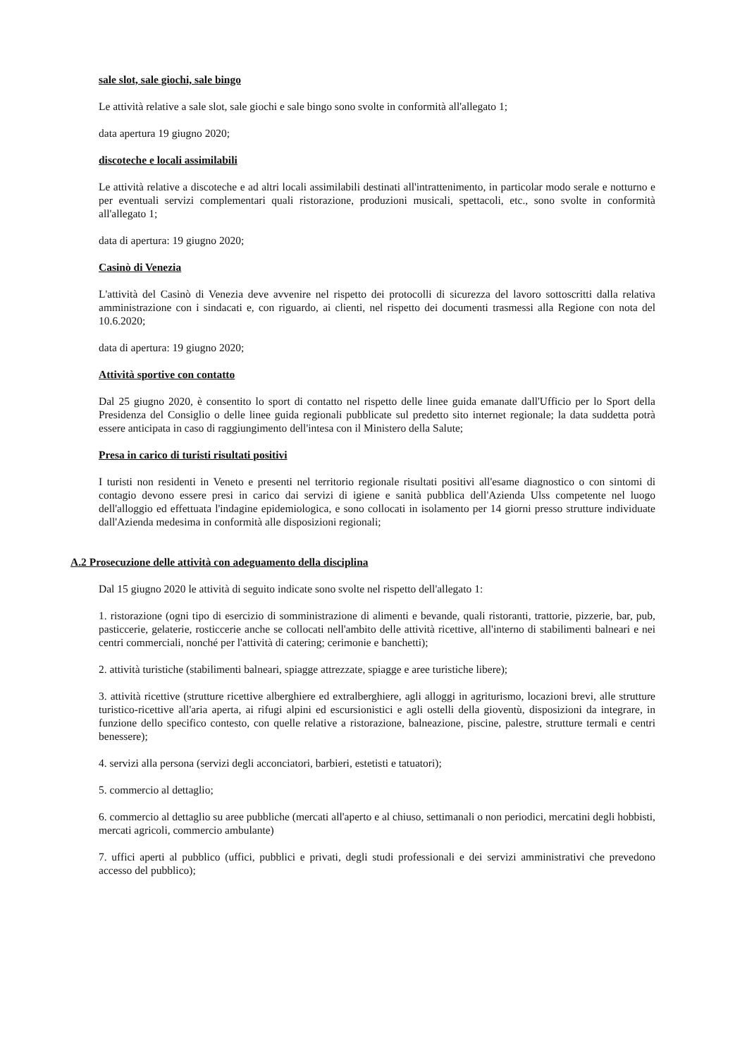sale slot, sale giochi, sale bingo
Le attività relative a sale slot, sale giochi e sale bingo sono svolte in conformità all'allegato 1;
data apertura 19 giugno 2020;
discoteche e locali assimilabili
Le attività relative a discoteche e ad altri locali assimilabili destinati all'intrattenimento, in particolar modo serale e notturno e per eventuali servizi complementari quali ristorazione, produzioni musicali, spettacoli, etc., sono svolte in conformità all'allegato 1;
data di apertura: 19 giugno 2020;
Casinò di Venezia
L'attività del Casinò di Venezia deve avvenire nel rispetto dei protocolli di sicurezza del lavoro sottoscritti dalla relativa amministrazione con i sindacati e, con riguardo, ai clienti, nel rispetto dei documenti trasmessi alla Regione con nota del 10.6.2020;
data di apertura: 19 giugno 2020;
Attività sportive con contatto
Dal 25 giugno 2020, è consentito lo sport di contatto nel rispetto delle linee guida emanate dall'Ufficio per lo Sport della Presidenza del Consiglio o delle linee guida regionali pubblicate sul predetto sito internet regionale; la data suddetta potrà essere anticipata in caso di raggiungimento dell'intesa con il Ministero della Salute;
Presa in carico di turisti risultati positivi
I turisti non residenti in Veneto e presenti nel territorio regionale risultati positivi all'esame diagnostico o con sintomi di contagio devono essere presi in carico dai servizi di igiene e sanità pubblica dell'Azienda Ulss competente nel luogo dell'alloggio ed effettuata l'indagine epidemiologica, e sono collocati in isolamento per 14 giorni presso strutture individuate dall'Azienda medesima in conformità alle disposizioni regionali;
A.2 Prosecuzione delle attività con adeguamento della disciplina
Dal 15 giugno 2020 le attività di seguito indicate sono svolte nel rispetto dell'allegato 1:
1. ristorazione (ogni tipo di esercizio di somministrazione di alimenti e bevande, quali ristoranti, trattorie, pizzerie, bar, pub, pasticcerie, gelaterie, rosticcerie anche se collocati nell'ambito delle attività ricettive, all'interno di stabilimenti balneari e nei centri commerciali, nonché per l'attività di catering; cerimonie e banchetti);
2. attività turistiche (stabilimenti balneari, spiagge attrezzate, spiagge e aree turistiche libere);
3. attività ricettive (strutture ricettive alberghiere ed extralberghiere, agli alloggi in agriturismo, locazioni brevi, alle strutture turistico-ricettive all'aria aperta, ai rifugi alpini ed escursionistici e agli ostelli della gioventù, disposizioni da integrare, in funzione dello specifico contesto, con quelle relative a ristorazione, balneazione, piscine, palestre, strutture termali e centri benessere);
4. servizi alla persona (servizi degli acconciatori, barbieri, estetisti e tatuatori);
5. commercio al dettaglio;
6. commercio al dettaglio su aree pubbliche (mercati all'aperto e al chiuso, settimanali o non periodici, mercatini degli hobbisti, mercati agricoli, commercio ambulante)
7. uffici aperti al pubblico (uffici, pubblici e privati, degli studi professionali e dei servizi amministrativi che prevedono accesso del pubblico);